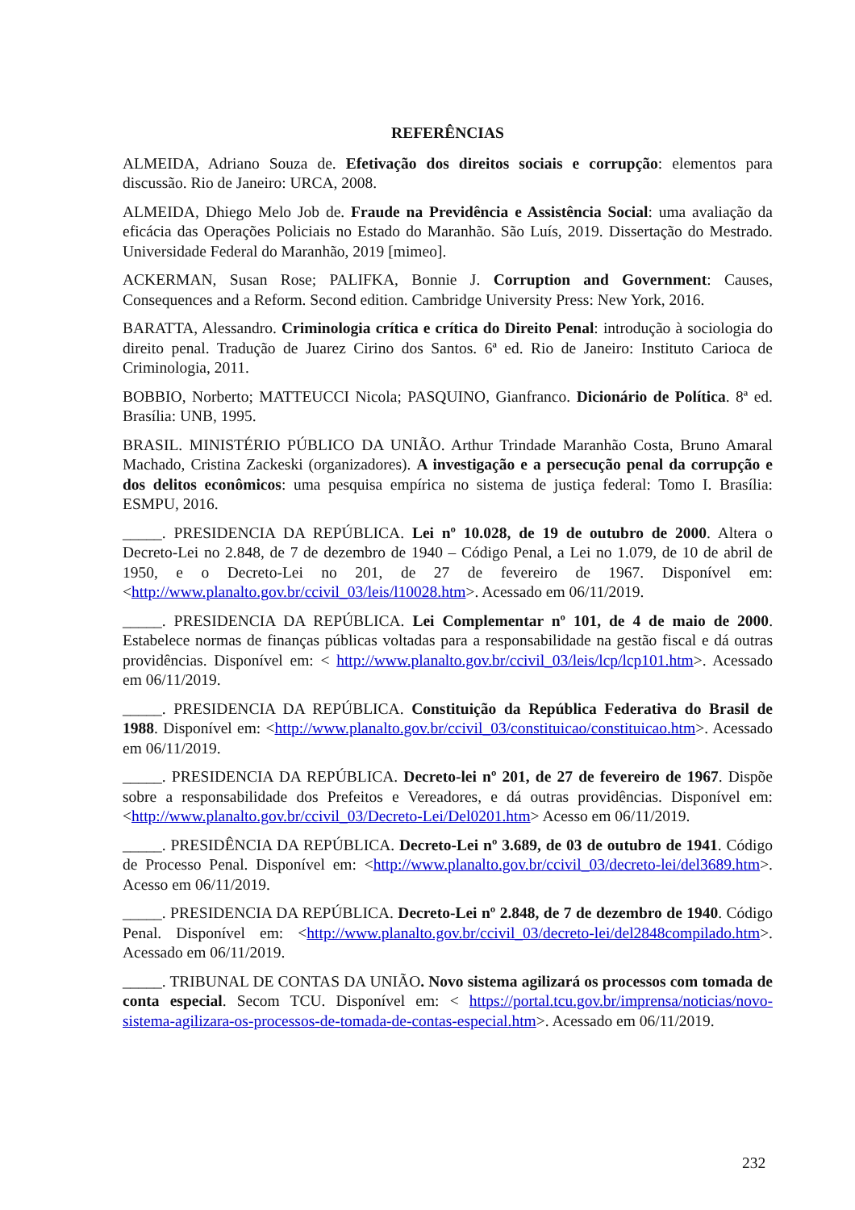REFERÊNCIAS
ALMEIDA, Adriano Souza de. Efetivação dos direitos sociais e corrupção: elementos para discussão. Rio de Janeiro: URCA, 2008.
ALMEIDA, Dhiego Melo Job de. Fraude na Previdência e Assistência Social: uma avaliação da eficácia das Operações Policiais no Estado do Maranhão. São Luís, 2019. Dissertação do Mestrado. Universidade Federal do Maranhão, 2019 [mimeo].
ACKERMAN, Susan Rose; PALIFKA, Bonnie J. Corruption and Government: Causes, Consequences and a Reform. Second edition. Cambridge University Press: New York, 2016.
BARATTA, Alessandro. Criminologia crítica e crítica do Direito Penal: introdução à sociologia do direito penal. Tradução de Juarez Cirino dos Santos. 6ª ed. Rio de Janeiro: Instituto Carioca de Criminologia, 2011.
BOBBIO, Norberto; MATTEUCCI Nicola; PASQUINO, Gianfranco. Dicionário de Política. 8ª ed. Brasília: UNB, 1995.
BRASIL. MINISTÉRIO PÚBLICO DA UNIÃO. Arthur Trindade Maranhão Costa, Bruno Amaral Machado, Cristina Zackeski (organizadores). A investigação e a persecução penal da corrupção e dos delitos econômicos: uma pesquisa empírica no sistema de justiça federal: Tomo I. Brasília: ESMPU, 2016.
_____. PRESIDENCIA DA REPÚBLICA. Lei nº 10.028, de 19 de outubro de 2000. Altera o Decreto-Lei no 2.848, de 7 de dezembro de 1940 – Código Penal, a Lei no 1.079, de 10 de abril de 1950, e o Decreto-Lei no 201, de 27 de fevereiro de 1967. Disponível em: <http://www.planalto.gov.br/ccivil_03/leis/l10028.htm>. Acessado em 06/11/2019.
_____. PRESIDENCIA DA REPÚBLICA. Lei Complementar nº 101, de 4 de maio de 2000. Estabelece normas de finanças públicas voltadas para a responsabilidade na gestão fiscal e dá outras providências. Disponível em: < http://www.planalto.gov.br/ccivil_03/leis/lcp/lcp101.htm>. Acessado em 06/11/2019.
_____. PRESIDENCIA DA REPÚBLICA. Constituição da República Federativa do Brasil de 1988. Disponível em: <http://www.planalto.gov.br/ccivil_03/constituicao/constituicao.htm>. Acessado em 06/11/2019.
_____. PRESIDENCIA DA REPÚBLICA. Decreto-lei nº 201, de 27 de fevereiro de 1967. Dispõe sobre a responsabilidade dos Prefeitos e Vereadores, e dá outras providências. Disponível em: <http://www.planalto.gov.br/ccivil_03/Decreto-Lei/Del0201.htm> Acesso em 06/11/2019.
_____. PRESIDÊNCIA DA REPÚBLICA. Decreto-Lei nº 3.689, de 03 de outubro de 1941. Código de Processo Penal. Disponível em: <http://www.planalto.gov.br/ccivil_03/decreto-lei/del3689.htm>. Acesso em 06/11/2019.
_____. PRESIDENCIA DA REPÚBLICA. Decreto-Lei nº 2.848, de 7 de dezembro de 1940. Código Penal. Disponível em: <http://www.planalto.gov.br/ccivil_03/decreto-lei/del2848compilado.htm>. Acessado em 06/11/2019.
_____. TRIBUNAL DE CONTAS DA UNIÃO. Novo sistema agilizará os processos com tomada de conta especial. Secom TCU. Disponível em: < https://portal.tcu.gov.br/imprensa/noticias/novo-sistema-agilizara-os-processos-de-tomada-de-contas-especial.htm>. Acessado em 06/11/2019.
232